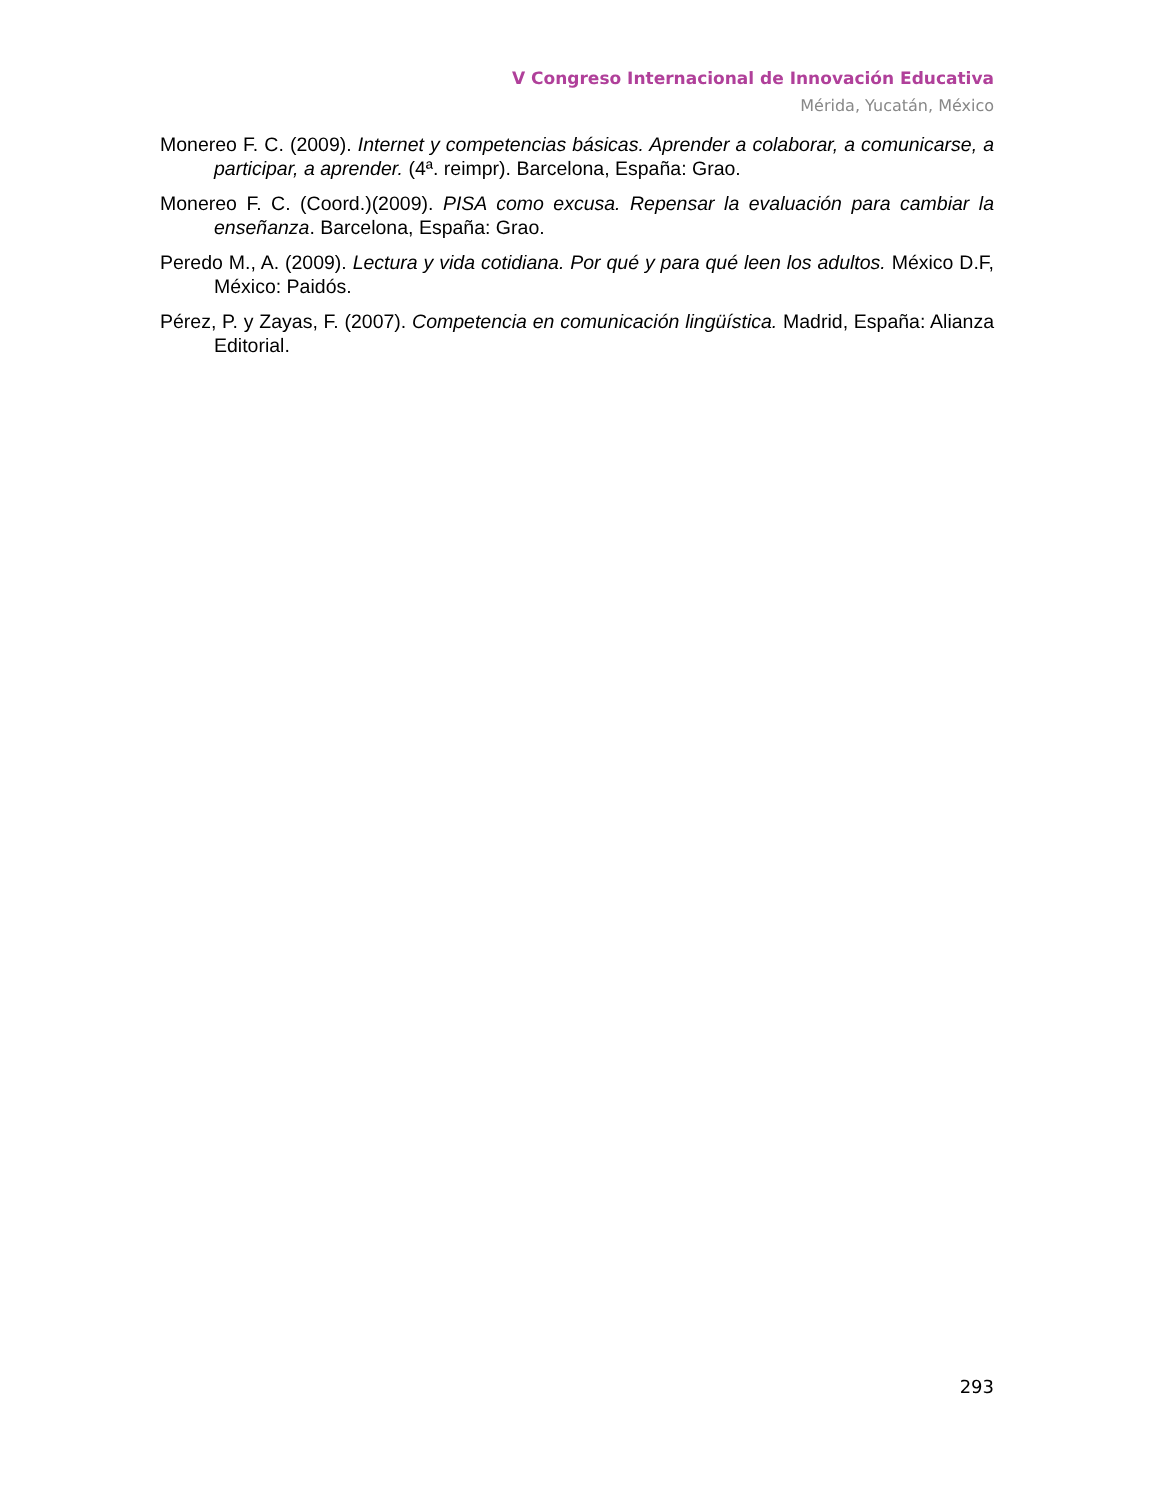V Congreso Internacional de Innovación Educativa
Mérida, Yucatán, México
Monereo F. C. (2009). Internet y competencias básicas. Aprender a colaborar, a comunicarse, a participar, a aprender. (4ª. reimpr). Barcelona, España: Grao.
Monereo F. C. (Coord.)(2009). PISA como excusa. Repensar la evaluación para cambiar la enseñanza. Barcelona, España: Grao.
Peredo M., A. (2009). Lectura y vida cotidiana. Por qué y para qué leen los adultos. México D.F, México: Paidós.
Pérez, P. y Zayas, F. (2007). Competencia en comunicación lingüística. Madrid, España: Alianza Editorial.
293